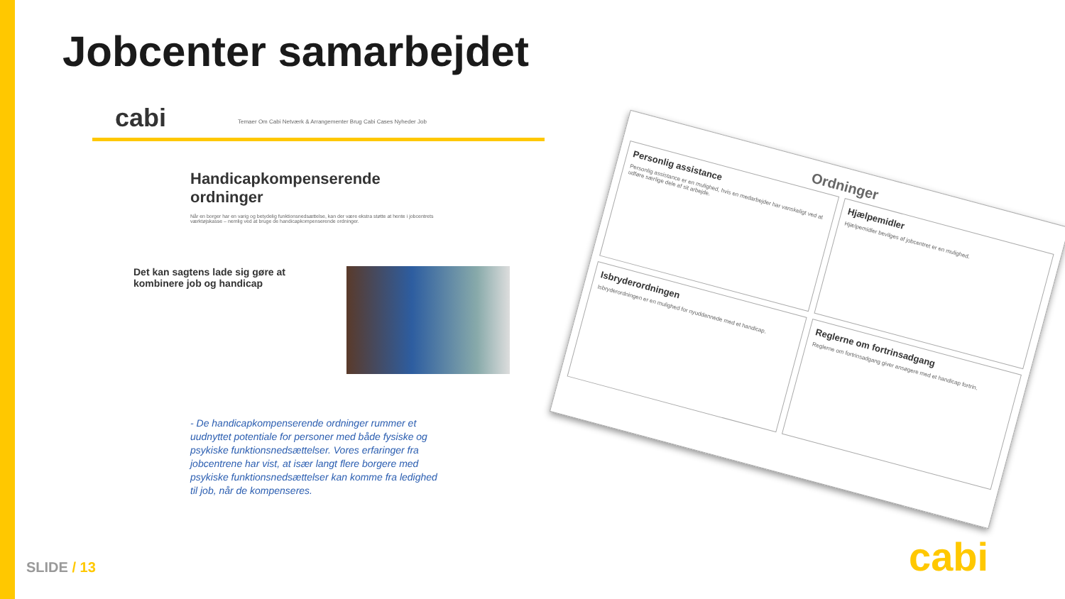Jobcenter samarbejdet
cabi
Temaer Om Cabi Netværk & Arrangementer Brug Cabi Cases Nyheder Job
Handicapkompenserende ordninger
Når en borger har en varig og betydelig funktionsnedsættelse, kan der være ekstra støtte at hente i jobcentrets værktøjskasse – nemlig ved at bruge de handicapkompenserende ordninger.
Det kan sagtens lade sig gøre at kombinere job og handicap
- De handicapkompenserende ordninger rummer et uudnyttet potentiale for personer med både fysiske og psykiske funktionsnedsættelser. Vores erfaringer fra jobcentrene har vist, at især langt flere borgere med psykiske funktionsnedsættelser kan komme fra ledighed til job, når de kompenseres.
Ordninger
Personlig assistance
Personlig assistance er en mulighed, hvis en medarbejder har vanskeligt ved at udføre særlige dele af sit arbejde.
Hjælpemidler
Hjælpemidler bevilges af jobcentret er en mulighed.
Isbryderordningen
Isbryderordningen er en mulighed for nyuddannede med et handicap.
Reglerne om fortrinsadgang
Reglerne om fortrinsadgang giver ansøgere med et handicap fortrin.
SLIDE / 13 cabi